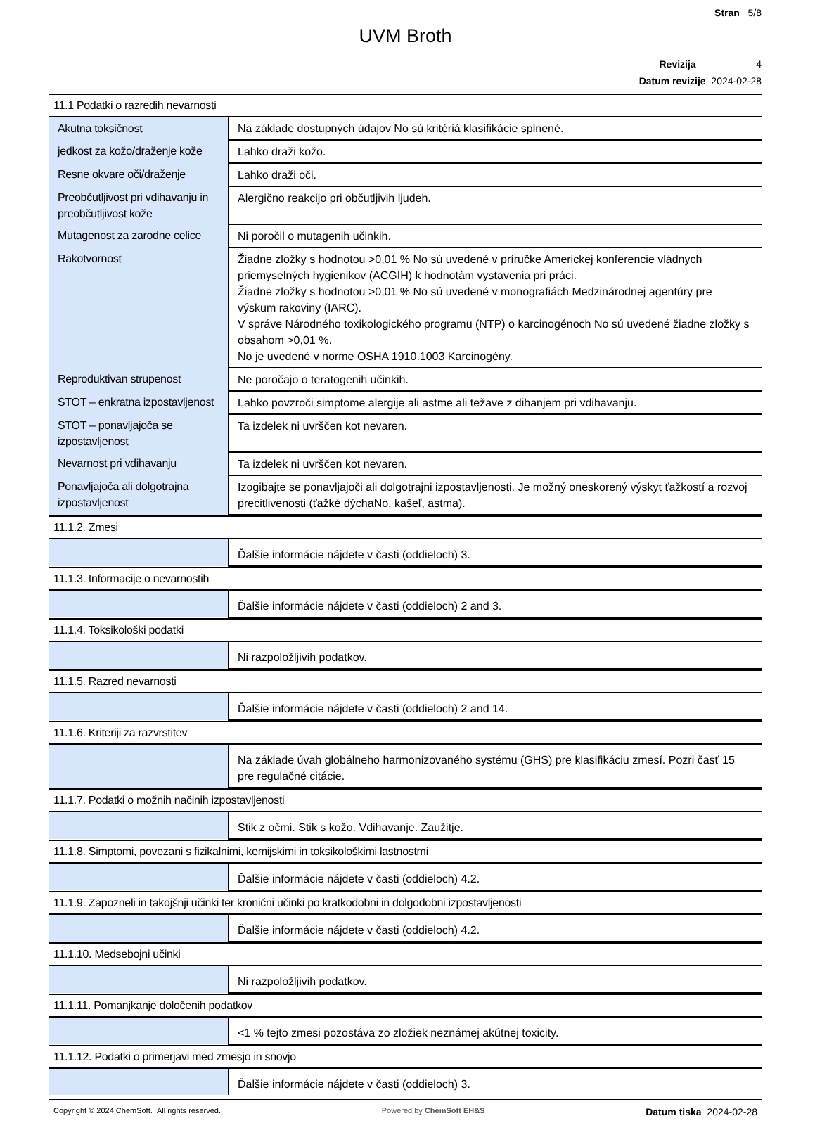Stran 5/8
UVM Broth
Revizija 4
Datum revizije 2024-02-28
11.1 Podatki o razredih nevarnosti
| Akutna toksičnost | Na základe dostupných údajov No sú kritériá klasifikácie splnené. |
| jedkost za kožo/draženje kože | Lahko draži kožo. |
| Resne okvare oči/draženje | Lahko draži oči. |
| Preobčutljivost pri vdihavanju in preobčutljivost kože | Alergično reakcijo pri občutljivih ljudeh. |
| Mutagenost za zarodne celice | Ni poročil o mutagenih učinkih. |
| Rakotvornost | Žiadne zložky s hodnotou >0,01 % No sú uvedené v príručke Americkej konferencie vládnych priemyselných hygienikov (ACGIH) k hodnotám vystavenia pri práci. Žiadne zložky s hodnotou >0,01 % No sú uvedené v monografiách Medzinárodnej agentúry pre výskum rakoviny (IARC). V správe Národného toxikologického programu (NTP) o karcinogénoch No sú uvedené žiadne zložky s obsahom >0,01 %. No je uvedené v norme OSHA 1910.1003 Karcinogény. |
| Reproduktivan strupenost | Ne poročajo o teratogenih učinkih. |
| STOT – enkratna izpostavljenost | Lahko povzroči simptome alergije ali astme ali težave z dihanjem pri vdihavanju. |
| STOT – ponavljajoča se izpostavljenost | Ta izdelek ni uvrščen kot nevaren. |
| Nevarnost pri vdihavanju | Ta izdelek ni uvrščen kot nevaren. |
| Ponavljajoča ali dolgotrajna izpostavljenost | Izogibajte se ponavljajoči ali dolgotrajni izpostavljenosti. Je možný oneskorený výskyt ťažkostí a rozvoj precitlivenosti (ťažké dýchaNo, kašeľ, astma). |
11.1.2. Zmesi
| | Ďalšie informácie nájdete v časti (oddieloch) 3. |
11.1.3. Informacije o nevarnostih
| | Ďalšie informácie nájdete v časti (oddieloch) 2 and 3. |
11.1.4. Toksikološki podatki
| | Ni razpoložljivih podatkov. |
11.1.5. Razred nevarnosti
| | Ďalšie informácie nájdete v časti (oddieloch) 2 and 14. |
11.1.6. Kriteriji za razvrstitev
| | Na základe úvah globálneho harmonizovaného systému (GHS) pre klasifikáciu zmesí. Pozri časť 15 pre regulačné citácie. |
11.1.7. Podatki o možnih načinih izpostavljenosti
| | Stik z očmi. Stik s kožo. Vdihavanje. Zaužitje. |
11.1.8. Simptomi, povezani s fizikalnimi, kemijskimi in toksikološkimi lastnostmi
| | Ďalšie informácie nájdete v časti (oddieloch) 4.2. |
11.1.9. Zapozneli in takojšnji učinki ter kronični učinki po kratkodobni in dolgodobni izpostavljenosti
| | Ďalšie informácie nájdete v časti (oddieloch) 4.2. |
11.1.10. Medsebojni učinki
| | Ni razpoložljivih podatkov. |
11.1.11. Pomanjkanje določenih podatkov
| | <1 % tejto zmesi pozostáva zo zložiek neznámej akútnej toxicity. |
11.1.12. Podatki o primerjavi med zmesjo in snovjo
| | Ďalšie informácie nájdete v časti (oddieloch) 3. |
Copyright © 2024 ChemSoft. All rights reserved. Powered by ChemSoft EH&S Datum tiska 2024-02-28